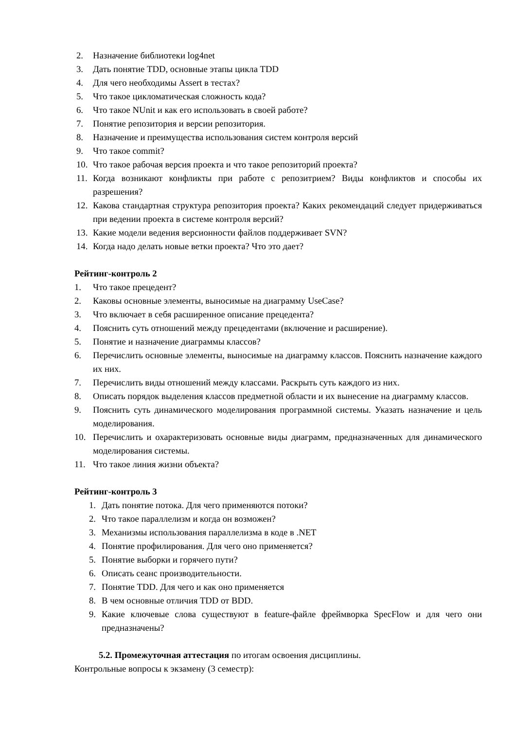2. Назначение библиотеки log4net
3. Дать понятие TDD, основные этапы цикла TDD
4. Для чего необходимы Assert в тестах?
5. Что такое цикломатическая сложность кода?
6. Что такое NUnit и как его использовать в своей работе?
7. Понятие репозитория и версии репозитория.
8. Назначение и преимущества использования систем контроля версий
9. Что такое commit?
10. Что такое рабочая версия проекта и что такое репозиторий проекта?
11. Когда возникают конфликты при работе с репозитрием? Виды конфликтов и способы их разрешения?
12. Какова стандартная структура репозитория проекта? Каких рекомендаций следует придерживаться при ведении проекта в системе контроля версий?
13. Какие модели ведения версионности файлов поддерживает SVN?
14. Когда надо делать новые ветки проекта? Что это дает?
Рейтинг-контроль 2
1. Что такое прецедент?
2. Каковы основные элементы, выносимые на диаграмму UseCase?
3. Что включает в себя расширенное описание прецедента?
4. Пояснить суть отношений между прецедентами (включение и расширение).
5. Понятие и назначение диаграммы классов?
6. Перечислить основные элементы, выносимые на диаграмму классов. Пояснить назначение каждого их них.
7. Перечислить виды отношений между классами. Раскрыть суть каждого из них.
8. Описать порядок выделения классов предметной области и их вынесение на диаграмму классов.
9. Пояснить суть динамического моделирования программной системы. Указать назначение и цель моделирования.
10. Перечислить и охарактеризовать основные виды диаграмм, предназначенных для динамического моделирования системы.
11. Что такое линия жизни объекта?
Рейтинг-контроль 3
1. Дать понятие потока. Для чего применяются потоки?
2. Что такое параллелизм и когда он возможен?
3. Механизмы использования параллелизма в коде в .NET
4. Понятие профилирования. Для чего оно применяется?
5. Понятие выборки и горячего пути?
6. Описать сеанс производительности.
7. Понятие TDD. Для чего и как оно применяется
8. В чем основные отличия TDD от BDD.
9. Какие ключевые слова существуют в feature-файле фреймворка SpecFlow и для чего они предназначены?
5.2. Промежуточная аттестация по итогам освоения дисциплины.
Контрольные вопросы к экзамену (3 семестр):